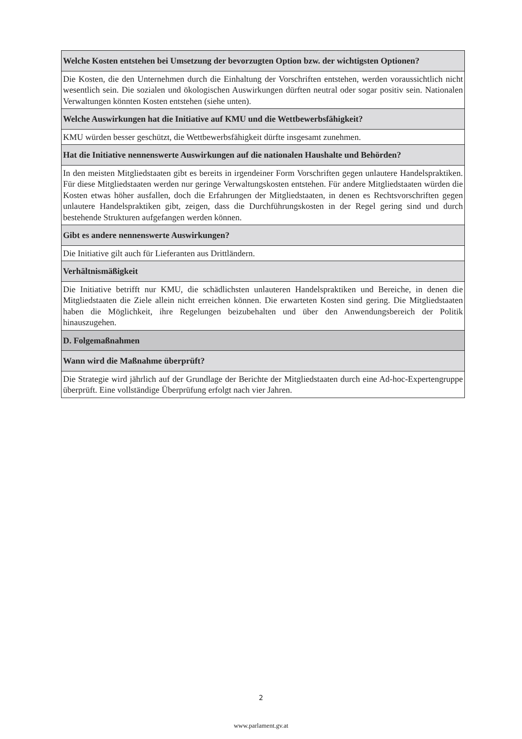| Welche Kosten entstehen bei Umsetzung der bevorzugten Option bzw. der wichtigsten Optionen? |
| --- |
| Die Kosten, die den Unternehmen durch die Einhaltung der Vorschriften entstehen, werden voraussichtlich nicht wesentlich sein. Die sozialen und ökologischen Auswirkungen dürften neutral oder sogar positiv sein. Nationalen Verwaltungen könnten Kosten entstehen (siehe unten). |
| Welche Auswirkungen hat die Initiative auf KMU und die Wettbewerbsfähigkeit? |
| KMU würden besser geschützt, die Wettbewerbsfähigkeit dürfte insgesamt zunehmen. |
| Hat die Initiative nennenswerte Auswirkungen auf die nationalen Haushalte und Behörden? |
| In den meisten Mitgliedstaaten gibt es bereits in irgendeiner Form Vorschriften gegen unlautere Handelspraktiken. Für diese Mitgliedstaaten werden nur geringe Verwaltungskosten entstehen. Für andere Mitgliedstaaten würden die Kosten etwas höher ausfallen, doch die Erfahrungen der Mitgliedstaaten, in denen es Rechtsvorschriften gegen unlautere Handelspraktiken gibt, zeigen, dass die Durchführungskosten in der Regel gering sind und durch bestehende Strukturen aufgefangen werden können. |
| Gibt es andere nennenswerte Auswirkungen? |
| Die Initiative gilt auch für Lieferanten aus Drittländern. |
| Verhältnismäßigkeit |
| Die Initiative betrifft nur KMU, die schädlichsten unlauteren Handelspraktiken und Bereiche, in denen die Mitgliedstaaten die Ziele allein nicht erreichen können. Die erwarteten Kosten sind gering. Die Mitgliedstaaten haben die Möglichkeit, ihre Regelungen beizubehalten und über den Anwendungsbereich der Politik hinauszugehen. |
| D. Folgemaßnahmen |
| Wann wird die Maßnahme überprüft? |
| Die Strategie wird jährlich auf der Grundlage der Berichte der Mitgliedstaaten durch eine Ad-hoc-Expertengruppe überprüft. Eine vollständige Überprüfung erfolgt nach vier Jahren. |
2
www.parlament.gv.at